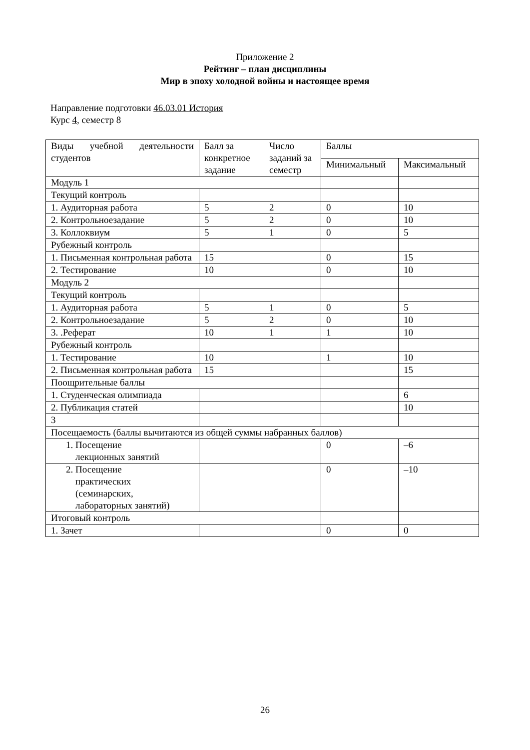Приложение 2
Рейтинг – план дисциплины
Мир в эпоху холодной войны и настоящее время
Направление подготовки 46.03.01 История
Курс 4, семестр 8
| Виды учебной деятельности студентов | Балл за конкретное задание | Число заданий за семестр | Баллы | |
| | | | Минимальный | Максимальный |
| Модуль 1 | | | | |
| Текущий контроль | | | | |
| 1. Аудиторная работа | 5 | 2 | 0 | 10 |
| 2. Контрольноезадание | 5 | 2 | 0 | 10 |
| 3. Коллоквиум | 5 | 1 | 0 | 5 |
| Рубежный контроль | | | | |
| 1. Письменная контрольная работа | 15 | | 0 | 15 |
| 2. Тестирование | 10 | | 0 | 10 |
| Модуль 2 | | | | |
| Текущий контроль | | | | |
| 1. Аудиторная работа | 5 | 1 | 0 | 5 |
| 2. Контрольноезадание | 5 | 2 | 0 | 10 |
| 3. .Реферат | 10 | 1 | 1 | 10 |
| Рубежный контроль | | | | |
| 1. Тестирование | 10 | | 1 | 10 |
| 2. Письменная контрольная работа | 15 | | | 15 |
| Поощрительные баллы | | | | |
| 1. Студенческая олимпиада | | | | 6 |
| 2. Публикация статей | | | | 10 |
| 3 | | | | |
| Посещаемость (баллы вычитаются из общей суммы набранных баллов) | | | | |
| 1. Посещение лекционных занятий | | | 0 | –6 |
| 2. Посещение практических (семинарских, лабораторных занятий) | | | 0 | –10 |
| Итоговый контроль | | | | |
| 1. Зачет | | | 0 | 0 |
26